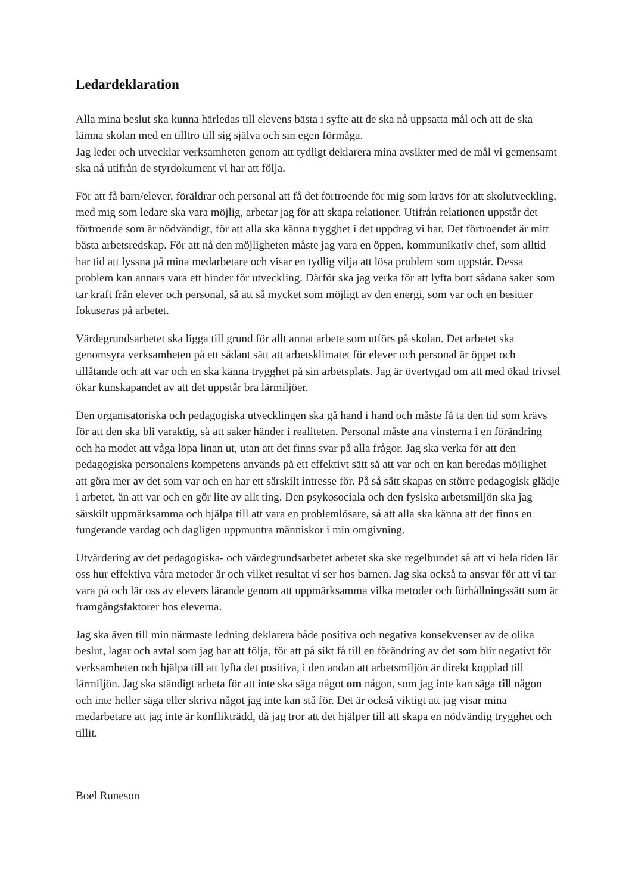Ledardeklaration
Alla mina beslut ska kunna härledas till elevens bästa i syfte att de ska nå uppsatta mål och att de ska lämna skolan med en tilltro till sig själva och sin egen förmåga.
Jag leder och utvecklar verksamheten genom att tydligt deklarera mina avsikter med de mål vi gemensamt ska nå utifrån de styrdokument vi har att följa.
För att få barn/elever, föräldrar och personal att få det förtroende för mig som krävs för att skolutveckling, med mig som ledare ska vara möjlig, arbetar jag för att skapa relationer. Utifrån relationen uppstår det förtroende som är nödvändigt, för att alla ska känna trygghet i det uppdrag vi har. Det förtroendet är mitt bästa arbetsredskap. För att nå den möjligheten måste jag vara en öppen, kommunikativ chef, som alltid har tid att lyssna på mina medarbetare och visar en tydlig vilja att lösa problem som uppstår. Dessa problem kan annars vara ett hinder för utveckling. Därför ska jag verka för att lyfta bort sådana saker som tar kraft från elever och personal, så att så mycket som möjligt av den energi, som var och en besitter fokuseras på arbetet.
Värdegrundsarbetet ska ligga till grund för allt annat arbete som utförs på skolan. Det arbetet ska genomsyra verksamheten på ett sådant sätt att arbetsklimatet för elever och personal är öppet och tillåtande och att var och en ska känna trygghet på sin arbetsplats. Jag är övertygad om att med ökad trivsel ökar kunskapandet av att det uppstår bra lärmiljöer.
Den organisatoriska och pedagogiska utvecklingen ska gå hand i hand och måste få ta den tid som krävs för att den ska bli varaktig, så att saker händer i realiteten. Personal måste ana vinsterna i en förändring och ha modet att våga löpa linan ut, utan att det finns svar på alla frågor. Jag ska verka för att den pedagogiska personalens kompetens används på ett effektivt sätt så att var och en kan beredas möjlighet att göra mer av det som var och en har ett särskilt intresse för. På så sätt skapas en större pedagogisk glädje i arbetet, än att var och en gör lite av allt ting. Den psykosociala och den fysiska arbetsmiljön ska jag särskilt uppmärksamma och hjälpa till att vara en problemlösare, så att alla ska känna att det finns en fungerande vardag och dagligen uppmuntra människor i min omgivning.
Utvärdering av det pedagogiska- och värdegrundsarbetet arbetet ska ske regelbundet så att vi hela tiden lär oss hur effektiva våra metoder är och vilket resultat vi ser hos barnen. Jag ska också ta ansvar för att vi tar vara på och lär oss av elevers lärande genom att uppmärksamma vilka metoder och förhållningssätt som är framgångsfaktorer hos eleverna.
Jag ska även till min närmaste ledning deklarera både positiva och negativa konsekvenser av de olika beslut, lagar och avtal som jag har att följa, för att på sikt få till en förändring av det som blir negativt för verksamheten och hjälpa till att lyfta det positiva, i den andan att arbetsmiljön är direkt kopplad till lärmiljön. Jag ska ständigt arbeta för att inte ska säga något om någon, som jag inte kan säga till någon och inte heller säga eller skriva något jag inte kan stå för. Det är också viktigt att jag visar mina medarbetare att jag inte är konflikträdd, då jag tror att det hjälper till att skapa en nödvändig trygghet och tillit.
Boel Runeson